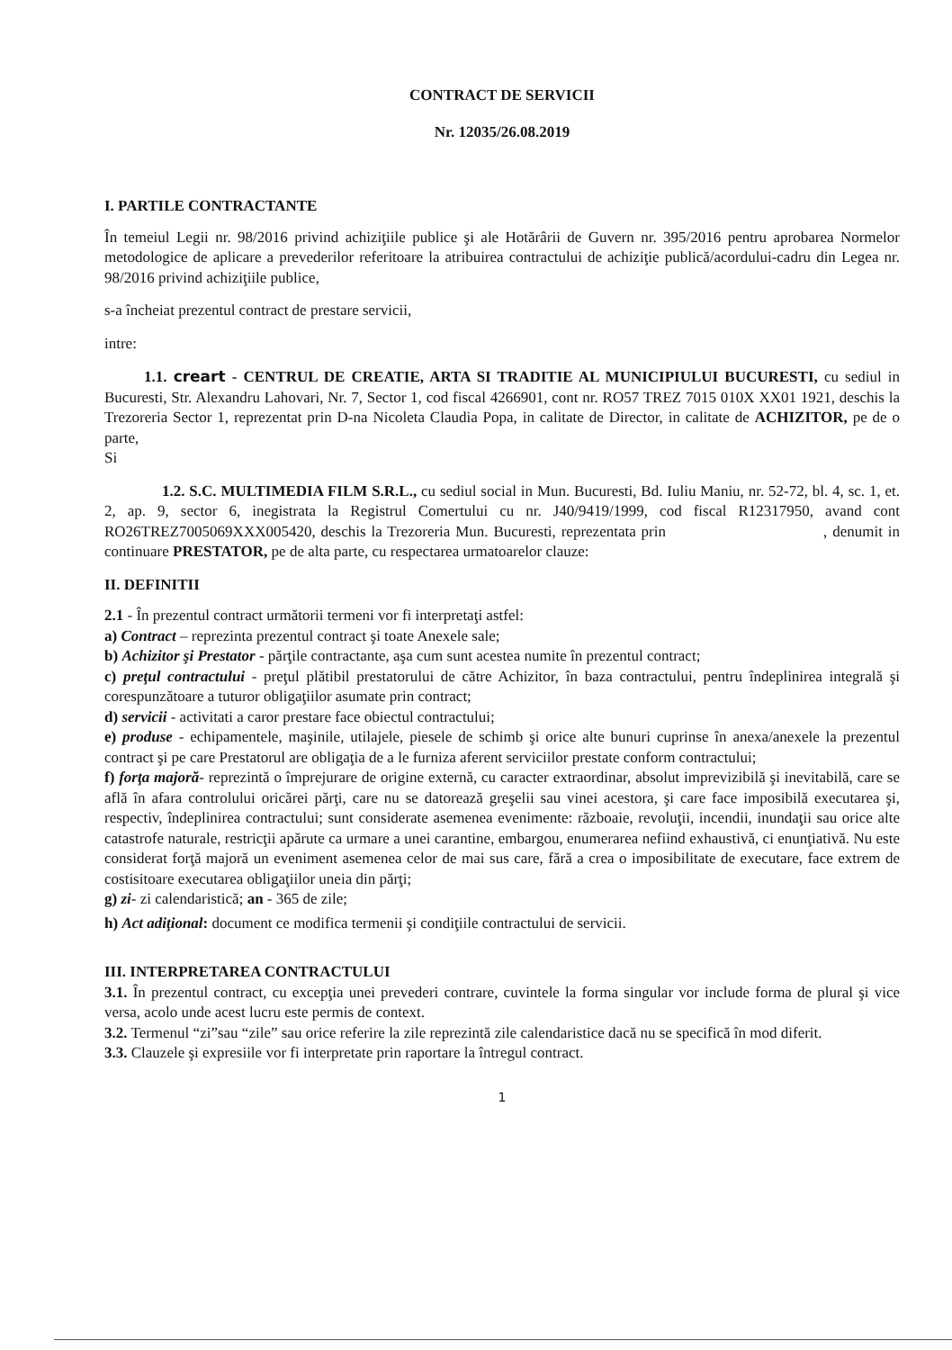CONTRACT DE SERVICII
Nr. 12035/26.08.2019
I. PARTILE CONTRACTANTE
În temeiul Legii nr. 98/2016 privind achiziţiile publice şi ale Hotărârii de Guvern nr. 395/2016 pentru aprobarea Normelor metodologice de aplicare a prevederilor referitoare la atribuirea contractului de achiziţie publică/acordului-cadru din Legea nr. 98/2016 privind achiziţiile publice,
s-a încheiat prezentul contract de prestare servicii,
intre:
1.1. creart - CENTRUL DE CREATIE, ARTA SI TRADITIE AL MUNICIPIULUI BUCURESTI, cu sediul in Bucuresti, Str. Alexandru Lahovari, Nr. 7, Sector 1, cod fiscal 4266901, cont nr. RO57 TREZ 7015 010X XX01 1921, deschis la Trezoreria Sector 1, reprezentat prin D-na Nicoleta Claudia Popa, in calitate de Director, in calitate de ACHIZITOR, pe de o parte,
Si
1.2. S.C. MULTIMEDIA FILM S.R.L., cu sediul social in Mun. Bucuresti, Bd. Iuliu Maniu, nr. 52-72, bl. 4, sc. 1, et. 2, ap. 9, sector 6, inegistrata la Registrul Comertului cu nr. J40/9419/1999, cod fiscal R12317950, avand cont RO26TREZ7005069XXX005420, deschis la Trezoreria Mun. Bucuresti, reprezentata prin , denumit in continuare PRESTATOR, pe de alta parte, cu respectarea urmatoarelor clauze:
II. DEFINITII
2.1 - În prezentul contract următorii termeni vor fi interpretaţi astfel:
a) Contract – reprezinta prezentul contract şi toate Anexele sale;
b) Achizitor şi Prestator - părţile contractante, aşa cum sunt acestea numite în prezentul contract;
c) preţul contractului - preţul plătibil prestatorului de către Achizitor, în baza contractului, pentru îndeplinirea integrală şi corespunzătoare a tuturor obligaţiilor asumate prin contract;
d) servicii - activitati a caror prestare face obiectul contractului;
e) produse - echipamentele, maşinile, utilajele, piesele de schimb şi orice alte bunuri cuprinse în anexa/anexele la prezentul contract şi pe care Prestatorul are obligaţia de a le furniza aferent serviciilor prestate conform contractului;
f) forţa majoră- reprezintă o împrejurare de origine externă, cu caracter extraordinar, absolut imprevizibilă şi inevitabilă, care se află în afara controlului oricărei părţi, care nu se datorează greşelii sau vinei acestora, şi care face imposibilă executarea şi, respectiv, îndeplinirea contractului; sunt considerate asemenea evenimente: războaie, revoluţii, incendii, inundaţii sau orice alte catastrofe naturale, restricţii apărute ca urmare a unei carantine, embargou, enumerarea nefiind exhaustivă, ci enunţiativă. Nu este considerat forţă majoră un eveniment asemenea celor de mai sus care, fără a crea o imposibilitate de executare, face extrem de costisitoare executarea obligaţiilor uneia din părţi;
g) zi- zi calendaristică; an - 365 de zile;
h) Act adiţional: document ce modifica termenii şi condiţiile contractului de servicii.
III. INTERPRETAREA CONTRACTULUI
3.1. În prezentul contract, cu excepţia unei prevederi contrare, cuvintele la forma singular vor include forma de plural şi vice versa, acolo unde acest lucru este permis de context.
3.2. Termenul “zi”sau “zile” sau orice referire la zile reprezintă zile calendaristice dacă nu se specifică în mod diferit.
3.3. Clauzele şi expresiile vor fi interpretate prin raportare la întregul contract.
1